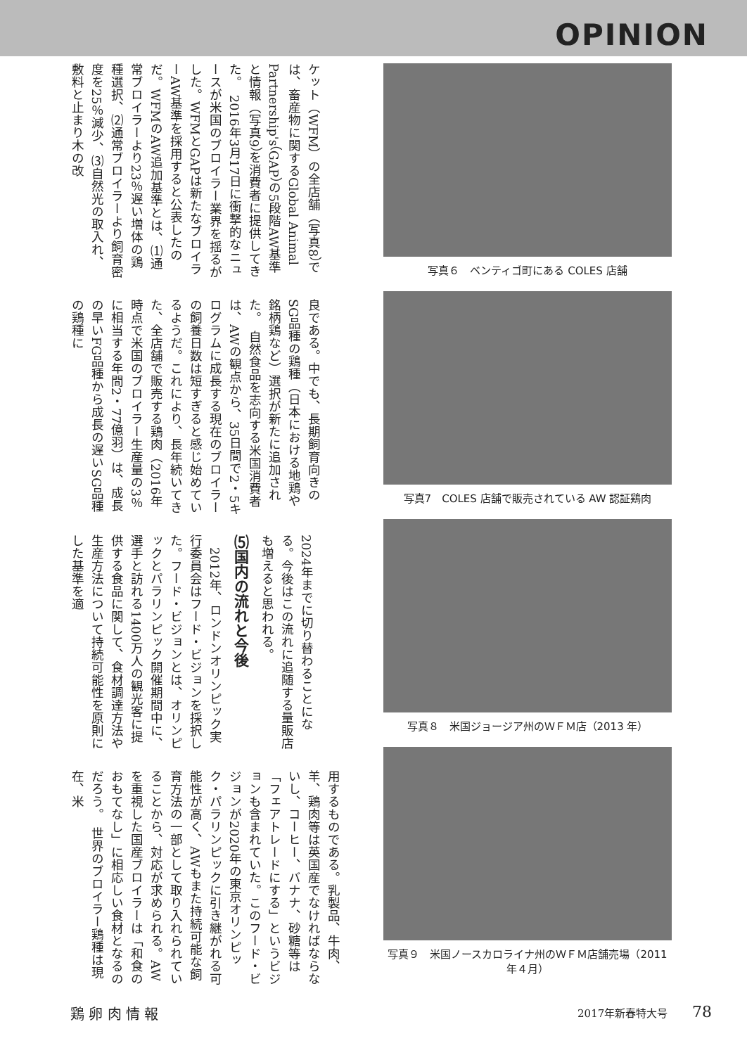OPINION
ケット（WFM）の全店舗（写真8）では、畜産物に関するGlobal Animal Partnership's（GAP）の5段階AW基準と情報（写真9）を消費者に提供してきた。　2016年3月17日に衝撃的なニュースが米国のブロイラー業界を揺るがした。WFMとGAPは新たなブロイラーAW基準を採用すると公表したのだ。WFMのAW追加基準とは、⑴通常ブロイラーより23％遅い増体の鶏種選択、⑵通常ブロイラーより飼育密度を25％減少、⑶自然光の取入れ、敷料と止まり木の改
良である。中でも、長期飼育向きのSG品種の鶏種（日本における地鶏や銘柄鶏など）選択が新たに追加された。　自然食品を志向する米国消費者は、AWの観点から、35日間で2・5キログラムに成長する現在のブロイラーの飼養日数は短すぎると感じ始めているようだ。これにより、長年続いてきた、全店舗で販売する鶏肉（2016年時点で米国のブロイラー生産量の3％に相当する年間2・77億羽）は、成長の早いFG品種から成長の遅いSG品種の鶏種に
2024年までに切り替わることになる。今後はこの流れに追随する量販店も増えると思われる。
⑸国内の流れと今後
　2012年、ロンドンオリンピック実行委員会はフード・ビジョンを採択した。フード・ビジョンとは、オリンピックとパラリンピック開催期間中に、選手と訪れる1400万人の観光客に提供する食品に関して、食材調達方法や生産方法について持続可能性を原則にした基準を適
用するものである。乳製品、牛肉、羊、鶏肉等は英国産でなければならないし、コーヒー、バナナ、砂糖等は「フェアトレードにする」というビジョンも含まれていた。このフード・ビジョンが2020年の東京オリンピック・パラリンピックに引き継がれる可能性が高く、AWもまた持続可能な飼育方法の一部として取り入れられていることから、対応が求められる。AWを重視した国産ブロイラーは「和食のおもてなし」に相応しい食材となるのだろう。　世界のブロイラー鶏種は現在、米
写真６　ベンティゴ町にある COLES 店舗
写真7　COLES 店舗で販売されている AW 認証鶏肉
写真８　米国ジョージア州のＷＦＭ店（2013 年）
写真９　米国ノースカロライナ州のＷＦＭ店舗売場（2011 年４月）
鶏 卵 肉 情 報 2017年新春特大号 78